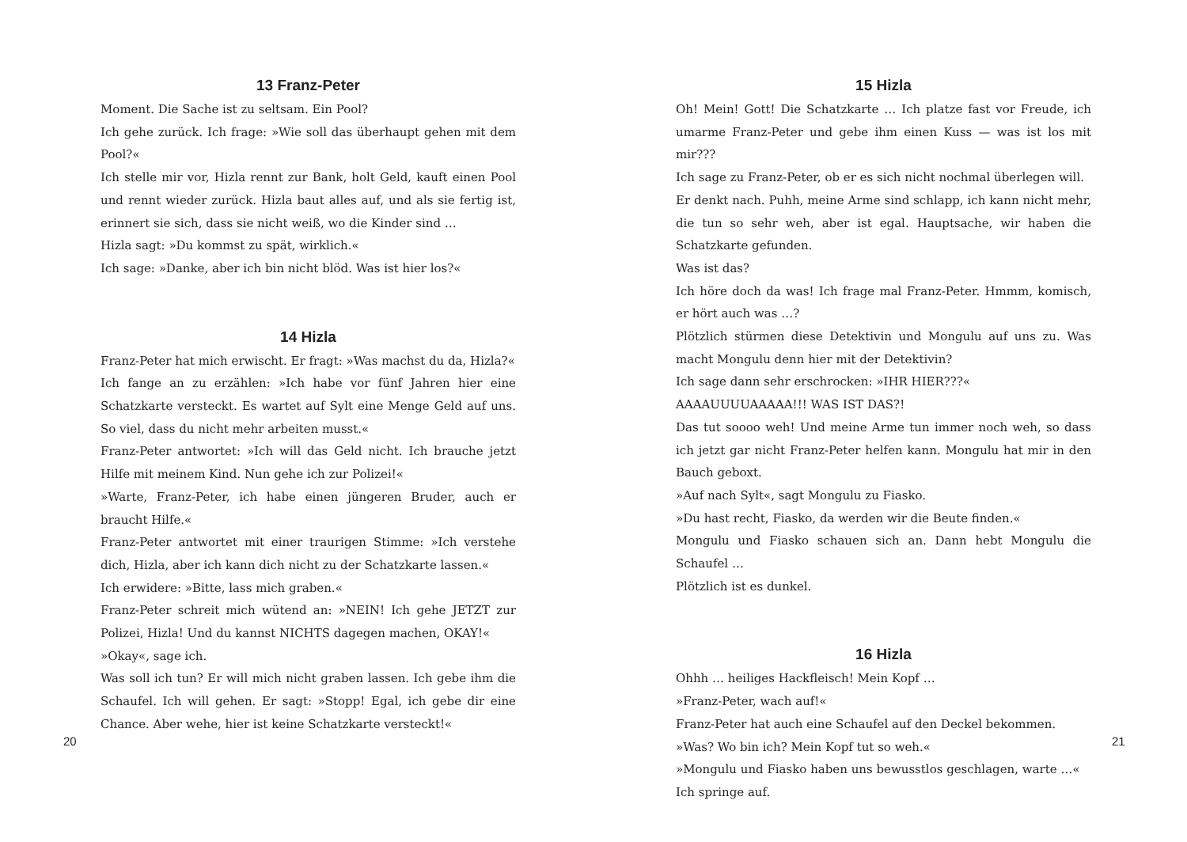13 Franz-Peter
Moment. Die Sache ist zu seltsam. Ein Pool?
Ich gehe zurück. Ich frage: »Wie soll das überhaupt gehen mit dem Pool?«
Ich stelle mir vor, Hizla rennt zur Bank, holt Geld, kauft einen Pool und rennt wieder zurück. Hizla baut alles auf, und als sie fertig ist, erinnert sie sich, dass sie nicht weiß, wo die Kinder sind …
Hizla sagt: »Du kommst zu spät, wirklich.«
Ich sage: »Danke, aber ich bin nicht blöd. Was ist hier los?«
14 Hizla
Franz-Peter hat mich erwischt. Er fragt: »Was machst du da, Hizla?«
Ich fange an zu erzählen: »Ich habe vor fünf Jahren hier eine Schatzkarte versteckt. Es wartet auf Sylt eine Menge Geld auf uns. So viel, dass du nicht mehr arbeiten musst.«
Franz-Peter antwortet: »Ich will das Geld nicht. Ich brauche jetzt Hilfe mit meinem Kind. Nun gehe ich zur Polizei!«
»Warte, Franz-Peter, ich habe einen jüngeren Bruder, auch er braucht Hilfe.«
Franz-Peter antwortet mit einer traurigen Stimme: »Ich verstehe dich, Hizla, aber ich kann dich nicht zu der Schatzkarte lassen.«
Ich erwidere: »Bitte, lass mich graben.«
Franz-Peter schreit mich wütend an: »NEIN! Ich gehe JETZT zur Polizei, Hizla! Und du kannst NICHTS dagegen machen, OKAY!«
»Okay«, sage ich.
Was soll ich tun? Er will mich nicht graben lassen. Ich gebe ihm die Schaufel. Ich will gehen. Er sagt: »Stopp! Egal, ich gebe dir eine Chance. Aber wehe, hier ist keine Schatzkarte versteckt!«
20
15 Hizla
Oh! Mein! Gott! Die Schatzkarte … Ich platze fast vor Freude, ich umarme Franz-Peter und gebe ihm einen Kuss — was ist los mit mir???
Ich sage zu Franz-Peter, ob er es sich nicht nochmal überlegen will.
Er denkt nach. Puhh, meine Arme sind schlapp, ich kann nicht mehr, die tun so sehr weh, aber ist egal. Hauptsache, wir haben die Schatzkarte gefunden.
Was ist das?
Ich höre doch da was! Ich frage mal Franz-Peter. Hmmm, komisch, er hört auch was …?
Plötzlich stürmen diese Detektivin und Mongulu auf uns zu. Was macht Mongulu denn hier mit der Detektivin?
Ich sage dann sehr erschrocken: »IHR HIER???«
AAAAUUUUAAAAA!!! WAS IST DAS?!
Das tut soooo weh! Und meine Arme tun immer noch weh, so dass ich jetzt gar nicht Franz-Peter helfen kann. Mongulu hat mir in den Bauch geboxt.
»Auf nach Sylt«, sagt Mongulu zu Fiasko.
»Du hast recht, Fiasko, da werden wir die Beute finden.«
Mongulu und Fiasko schauen sich an. Dann hebt Mongulu die Schaufel …
Plötzlich ist es dunkel.
16 Hizla
Ohhh … heiliges Hackfleisch! Mein Kopf …
»Franz-Peter, wach auf!«
Franz-Peter hat auch eine Schaufel auf den Deckel bekommen.
»Was? Wo bin ich? Mein Kopf tut so weh.«
»Mongulu und Fiasko haben uns bewusstlos geschlagen, warte …«
Ich springe auf.
21